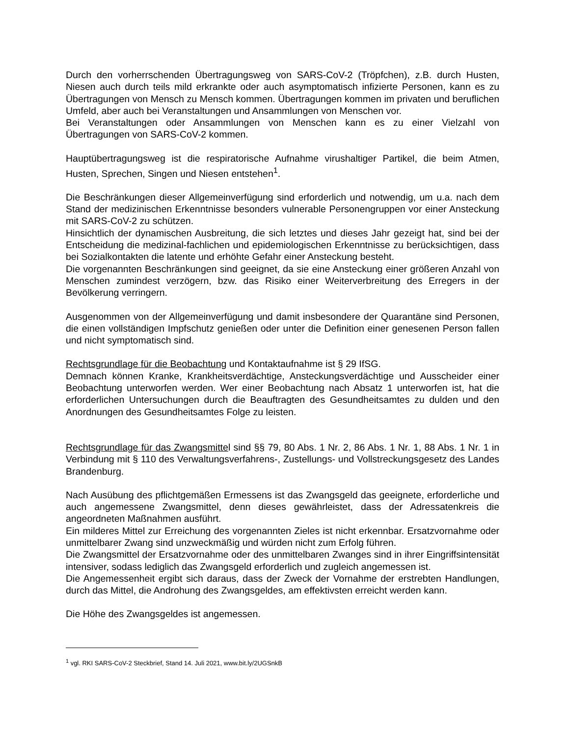Durch den vorherrschenden Übertragungsweg von SARS-CoV-2 (Tröpfchen), z.B. durch Husten, Niesen auch durch teils mild erkrankte oder auch asymptomatisch infizierte Personen, kann es zu Übertragungen von Mensch zu Mensch kommen. Übertragungen kommen im privaten und beruflichen Umfeld, aber auch bei Veranstaltungen und Ansammlungen von Menschen vor.
Bei Veranstaltungen oder Ansammlungen von Menschen kann es zu einer Vielzahl von Übertragungen von SARS-CoV-2 kommen.
Hauptübertragungsweg ist die respiratorische Aufnahme virushaltiger Partikel, die beim Atmen, Husten, Sprechen, Singen und Niesen entstehen<sup>1</sup>.
Die Beschränkungen dieser Allgemeinverfügung sind erforderlich und notwendig, um u.a. nach dem Stand der medizinischen Erkenntnisse besonders vulnerable Personengruppen vor einer Ansteckung mit SARS-CoV-2 zu schützen.
Hinsichtlich der dynamischen Ausbreitung, die sich letztes und dieses Jahr gezeigt hat, sind bei der Entscheidung die medizinal-fachlichen und epidemiologischen Erkenntnisse zu berücksichtigen, dass bei Sozialkontakten die latente und erhöhte Gefahr einer Ansteckung besteht.
Die vorgenannten Beschränkungen sind geeignet, da sie eine Ansteckung einer größeren Anzahl von Menschen zumindest verzögern, bzw. das Risiko einer Weiterverbreitung des Erregers in der Bevölkerung verringern.
Ausgenommen von der Allgemeinverfügung und damit insbesondere der Quarantäne sind Personen, die einen vollständigen Impfschutz genießen oder unter die Definition einer genesenen Person fallen und nicht symptomatisch sind.
Rechtsgrundlage für die Beobachtung und Kontaktaufnahme ist § 29 IfSG.
Demnach können Kranke, Krankheitsverdächtige, Ansteckungsverdächtige und Ausscheider einer Beobachtung unterworfen werden. Wer einer Beobachtung nach Absatz 1 unterworfen ist, hat die erforderlichen Untersuchungen durch die Beauftragten des Gesundheitsamtes zu dulden und den Anordnungen des Gesundheitsamtes Folge zu leisten.
Rechtsgrundlage für das Zwangsmittel sind §§ 79, 80 Abs. 1 Nr. 2, 86 Abs. 1 Nr. 1, 88 Abs. 1 Nr. 1 in Verbindung mit § 110 des Verwaltungsverfahrens-, Zustellungs- und Vollstreckungsgesetz des Landes Brandenburg.
Nach Ausübung des pflichtgemäßen Ermessens ist das Zwangsgeld das geeignete, erforderliche und auch angemessene Zwangsmittel, denn dieses gewährleistet, dass der Adressatenkreis die angeordneten Maßnahmen ausführt.
Ein milderes Mittel zur Erreichung des vorgenannten Zieles ist nicht erkennbar. Ersatzvornahme oder unmittelbarer Zwang sind unzweckmäßig und würden nicht zum Erfolg führen.
Die Zwangsmittel der Ersatzvornahme oder des unmittelbaren Zwanges sind in ihrer Eingriffsintensität intensiver, sodass lediglich das Zwangsgeld erforderlich und zugleich angemessen ist.
Die Angemessenheit ergibt sich daraus, dass der Zweck der Vornahme der erstrebten Handlungen, durch das Mittel, die Androhung des Zwangsgeldes, am effektivsten erreicht werden kann.
Die Höhe des Zwangsgeldes ist angemessen.
<sup>1</sup> vgl. RKI SARS-CoV-2 Steckbrief, Stand 14. Juli 2021, www.bit.ly/2UGSnkB